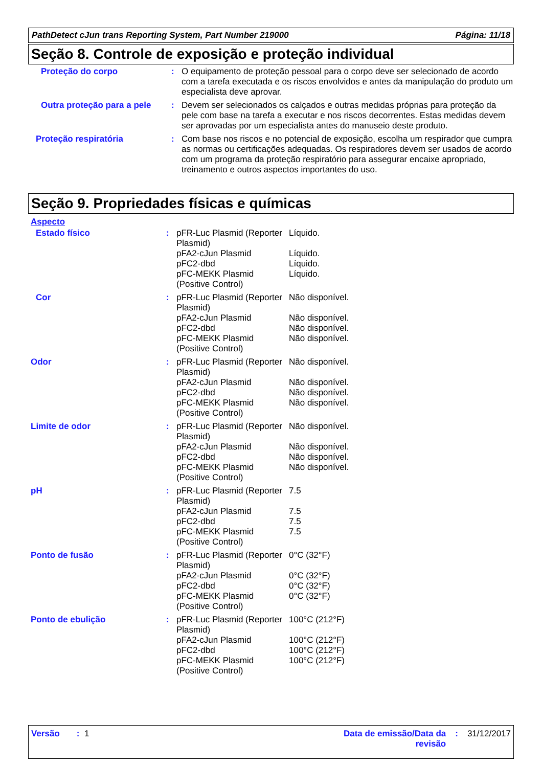PathDetect cJun trans Reporting System, Part Number 219000 Página: 11/18
Seção 8. Controle de exposição e proteção individual
| Proteção do corpo | : | O equipamento de proteção pessoal para o corpo deve ser selecionado de acordo com a tarefa executada e os riscos envolvidos e antes da manipulação do produto um especialista deve aprovar. |
| Outra proteção para a pele | : | Devem ser selecionados os calçados e outras medidas próprias para proteção da pele com base na tarefa a executar e nos riscos decorrentes. Estas medidas devem ser aprovadas por um especialista antes do manuseio deste produto. |
| Proteção respiratória | : | Com base nos riscos e no potencial de exposição, escolha um respirador que cumpra as normas ou certificações adequadas. Os respiradores devem ser usados de acordo com um programa da proteção respiratório para assegurar encaixe apropriado, treinamento e outros aspectos importantes do uso. |
Seção 9. Propriedades físicas e químicas
Aspecto
| Estado físico | : | pFR-Luc Plasmid (Reporter Plasmid) | Líquido. |
| | | pFA2-cJun Plasmid | Líquido. |
| | | pFC2-dbd | Líquido. |
| | | pFC-MEKK Plasmid (Positive Control) | Líquido. |
| Cor | : | pFR-Luc Plasmid (Reporter Plasmid) | Não disponível. |
| | | pFA2-cJun Plasmid | Não disponível. |
| | | pFC2-dbd | Não disponível. |
| | | pFC-MEKK Plasmid (Positive Control) | Não disponível. |
| Odor | : | pFR-Luc Plasmid (Reporter Plasmid) | Não disponível. |
| | | pFA2-cJun Plasmid | Não disponível. |
| | | pFC2-dbd | Não disponível. |
| | | pFC-MEKK Plasmid (Positive Control) | Não disponível. |
| Limite de odor | : | pFR-Luc Plasmid (Reporter Plasmid) | Não disponível. |
| | | pFA2-cJun Plasmid | Não disponível. |
| | | pFC2-dbd | Não disponível. |
| | | pFC-MEKK Plasmid (Positive Control) | Não disponível. |
| pH | : | pFR-Luc Plasmid (Reporter Plasmid) | 7.5 |
| | | pFA2-cJun Plasmid | 7.5 |
| | | pFC2-dbd | 7.5 |
| | | pFC-MEKK Plasmid (Positive Control) | 7.5 |
| Ponto de fusão | : | pFR-Luc Plasmid (Reporter Plasmid) | 0°C (32°F) |
| | | pFA2-cJun Plasmid | 0°C (32°F) |
| | | pFC2-dbd | 0°C (32°F) |
| | | pFC-MEKK Plasmid (Positive Control) | 0°C (32°F) |
| Ponto de ebulição | : | pFR-Luc Plasmid (Reporter Plasmid) | 100°C (212°F) |
| | | pFA2-cJun Plasmid | 100°C (212°F) |
| | | pFC2-dbd | 100°C (212°F) |
| | | pFC-MEKK Plasmid (Positive Control) | 100°C (212°F) |
Versão : 1 Data de emissão/Data da revisão: 31/12/2017